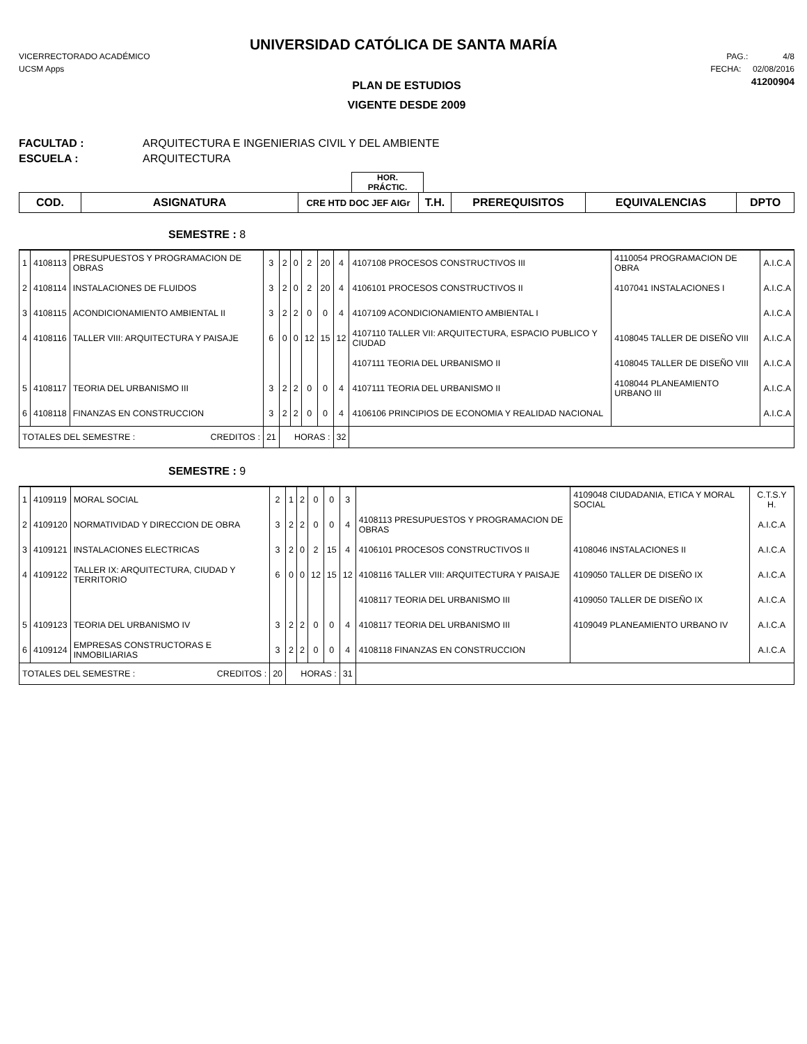UNIVERSIDAD CATÓLICA DE SANTA MARÍA
VICERRECTORADO ACADÉMICO
UCSM Apps
PAG.: 4/8
FECHA: 02/08/2016
41200904
PLAN DE ESTUDIOS
VIGENTE DESDE 2009
FACULTAD : ARQUITECTURA E INGENIERIAS CIVIL Y DEL AMBIENTE
ESCUELA : ARQUITECTURA
HOR.
PRÁCTIC.
| COD. | ASIGNATURA | CRE HTD DOC JEF AIGr | T.H. | PREREQUISITOS | EQUIVALENCIAS | DPTO |
SEMESTRE : 8
| 1 | 4108113 | PRESUPUESTOS Y PROGRAMACION DE OBRAS | 3 | 2 | 0 | 2 | 20 | 4 | 4107108 PROCESOS CONSTRUCTIVOS III | 4110054 PROGRAMACION DE OBRA | A.I.C.A |
| 2 | 4108114 | INSTALACIONES DE FLUIDOS | 3 | 2 | 0 | 2 | 20 | 4 | 4106101 PROCESOS CONSTRUCTIVOS II | 4107041 INSTALACIONES I | A.I.C.A |
| 3 | 4108115 | ACONDICIONAMIENTO AMBIENTAL II | 3 | 2 | 2 | 0 | 0 | 4 | 4107109 ACONDICIONAMIENTO AMBIENTAL I | | A.I.C.A |
| 4 | 4108116 | TALLER VIII: ARQUITECTURA Y PAISAJE | 6 | 0 | 0 | 12 | 15 | 12 | 4107110 TALLER VII: ARQUITECTURA, ESPACIO PUBLICO Y CIUDAD | 4108045 TALLER DE DISEÑO VIII | A.I.C.A |
| | | | | | | | | | 4107111 TEORIA DEL URBANISMO II | 4108045 TALLER DE DISEÑO VIII | A.I.C.A |
| 5 | 4108117 | TEORIA DEL URBANISMO III | 3 | 2 | 2 | 0 | 0 | 4 | 4107111 TEORIA DEL URBANISMO II | 4108044 PLANEAMIENTO URBANO III | A.I.C.A |
| 6 | 4108118 | FINANZAS EN CONSTRUCCION | 3 | 2 | 2 | 0 | 0 | 4 | 4106106 PRINCIPIOS DE ECONOMIA Y REALIDAD NACIONAL | | A.I.C.A |
| TOTALES DEL SEMESTRE : CREDITOS : | | | 21 | HORAS : | | | | 32 | | | |
SEMESTRE : 9
| 1 | 4109119 | MORAL SOCIAL | 2 | 1 | 2 | 0 | 0 | 3 | | 4109048 CIUDADANIA, ETICA Y MORAL SOCIAL | C.T.S.Y H. |
| 2 | 4109120 | NORMATIVIDAD Y DIRECCION DE OBRA | 3 | 2 | 2 | 0 | 0 | 4 | 4108113 PRESUPUESTOS Y PROGRAMACION DE OBRAS | | A.I.C.A |
| 3 | 4109121 | INSTALACIONES ELECTRICAS | 3 | 2 | 0 | 2 | 15 | 4 | 4106101 PROCESOS CONSTRUCTIVOS II | 4108046 INSTALACIONES II | A.I.C.A |
| 4 | 4109122 | TALLER IX: ARQUITECTURA, CIUDAD Y TERRITORIO | 6 | 0 | 0 | 12 | 15 | 12 | 4108116 TALLER VIII: ARQUITECTURA Y PAISAJE | 4109050 TALLER DE DISEÑO IX | A.I.C.A |
| | | | | | | | | | 4108117 TEORIA DEL URBANISMO III | 4109050 TALLER DE DISEÑO IX | A.I.C.A |
| 5 | 4109123 | TEORIA DEL URBANISMO IV | 3 | 2 | 2 | 0 | 0 | 4 | 4108117 TEORIA DEL URBANISMO III | 4109049 PLANEAMIENTO URBANO IV | A.I.C.A |
| 6 | 4109124 | EMPRESAS CONSTRUCTORAS E INMOBILIARIAS | 3 | 2 | 2 | 0 | 0 | 4 | 4108118 FINANZAS EN CONSTRUCCION | | A.I.C.A |
| TOTALES DEL SEMESTRE : CREDITOS : | | | 20 | HORAS : | | | | 31 | | | |